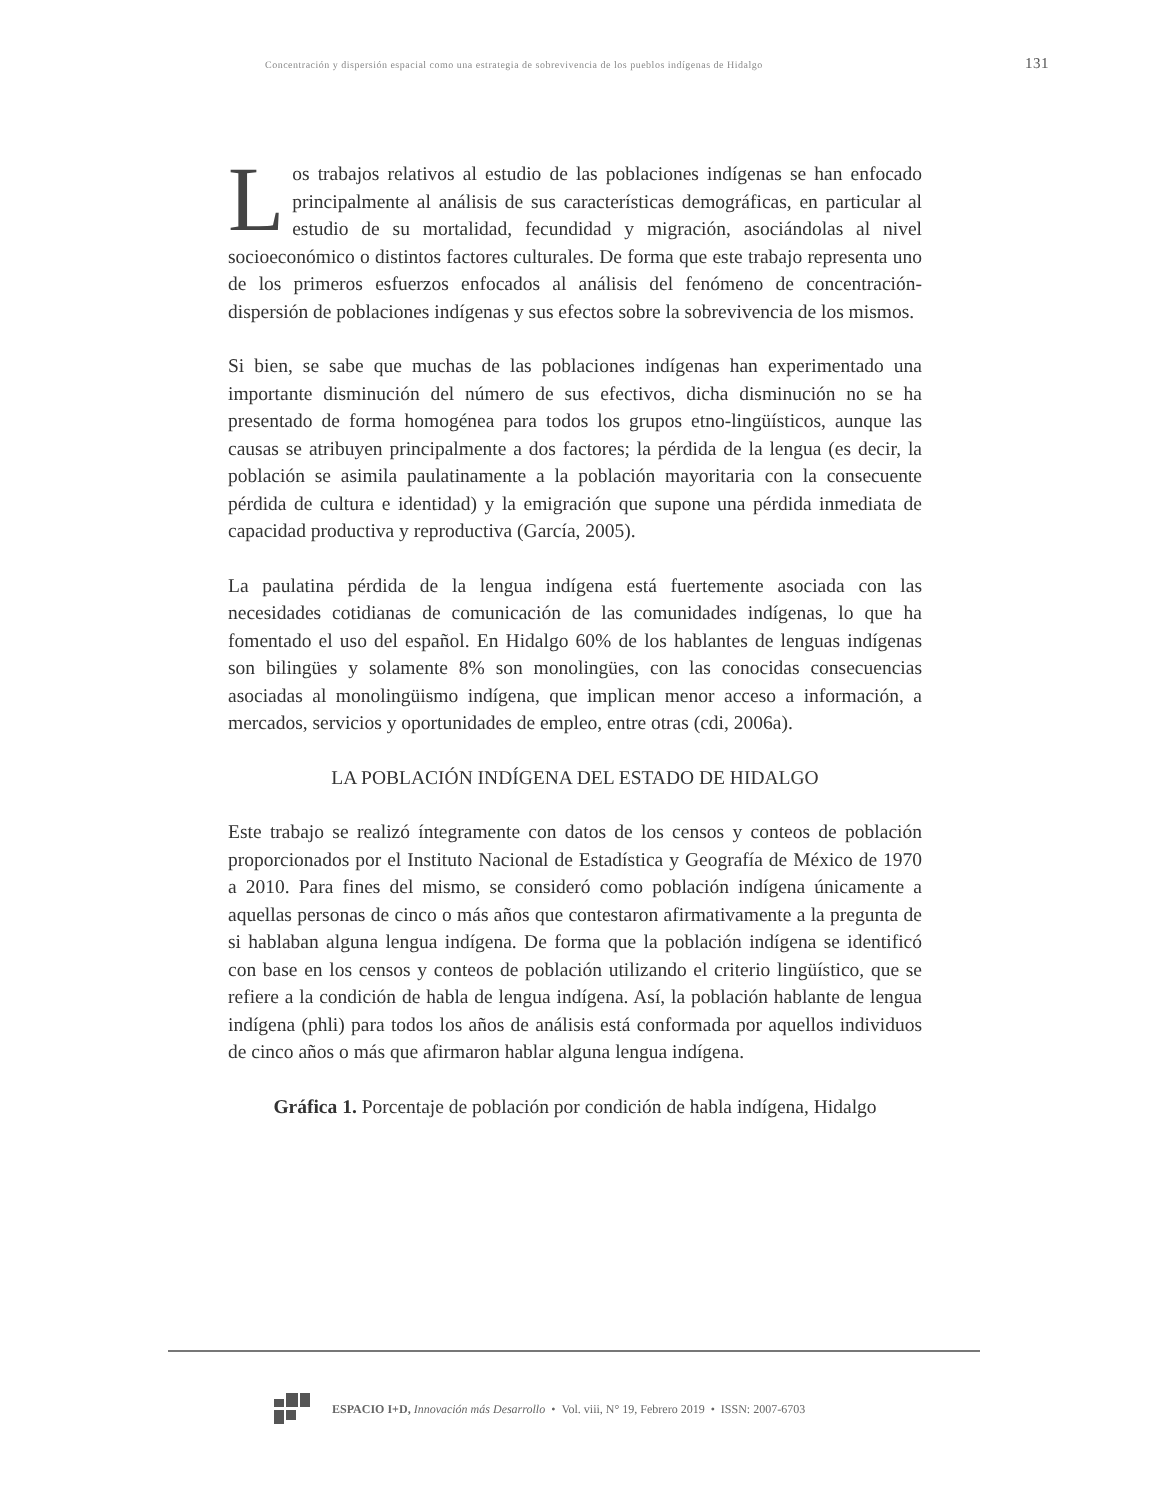Concentración y dispersión espacial como una estrategia de sobrevivencia de los pueblos indígenas de Hidalgo 131
Los trabajos relativos al estudio de las poblaciones indígenas se han enfocado principalmente al análisis de sus características demográficas, en particular al estudio de su mortalidad, fecundidad y migración, asociándolas al nivel socioeconómico o distintos factores culturales. De forma que este trabajo representa uno de los primeros esfuerzos enfocados al análisis del fenómeno de concentración-dispersión de poblaciones indígenas y sus efectos sobre la sobrevivencia de los mismos.
Si bien, se sabe que muchas de las poblaciones indígenas han experimentado una importante disminución del número de sus efectivos, dicha disminución no se ha presentado de forma homogénea para todos los grupos etno-lingüísticos, aunque las causas se atribuyen principalmente a dos factores; la pérdida de la lengua (es decir, la población se asimila paulatinamente a la población mayoritaria con la consecuente pérdida de cultura e identidad) y la emigración que supone una pérdida inmediata de capacidad productiva y reproductiva (García, 2005).
La paulatina pérdida de la lengua indígena está fuertemente asociada con las necesidades cotidianas de comunicación de las comunidades indígenas, lo que ha fomentado el uso del español. En Hidalgo 60% de los hablantes de lenguas indígenas son bilingües y solamente 8% son monolingües, con las conocidas consecuencias asociadas al monolingüismo indígena, que implican menor acceso a información, a mercados, servicios y oportunidades de empleo, entre otras (cdi, 2006a).
LA POBLACIÓN INDÍGENA DEL ESTADO DE HIDALGO
Este trabajo se realizó íntegramente con datos de los censos y conteos de población proporcionados por el Instituto Nacional de Estadística y Geografía de México de 1970 a 2010. Para fines del mismo, se consideró como población indígena únicamente a aquellas personas de cinco o más años que contestaron afirmativamente a la pregunta de si hablaban alguna lengua indígena. De forma que la población indígena se identificó con base en los censos y conteos de población utilizando el criterio lingüístico, que se refiere a la condición de habla de lengua indígena. Así, la población hablante de lengua indígena (phli) para todos los años de análisis está conformada por aquellos individuos de cinco años o más que afirmaron hablar alguna lengua indígena.
Gráfica 1. Porcentaje de población por condición de habla indígena, Hidalgo
ESPACIO I+D, Innovación más Desarrollo • Vol. viii, N° 19, Febrero 2019 • ISSN: 2007-6703